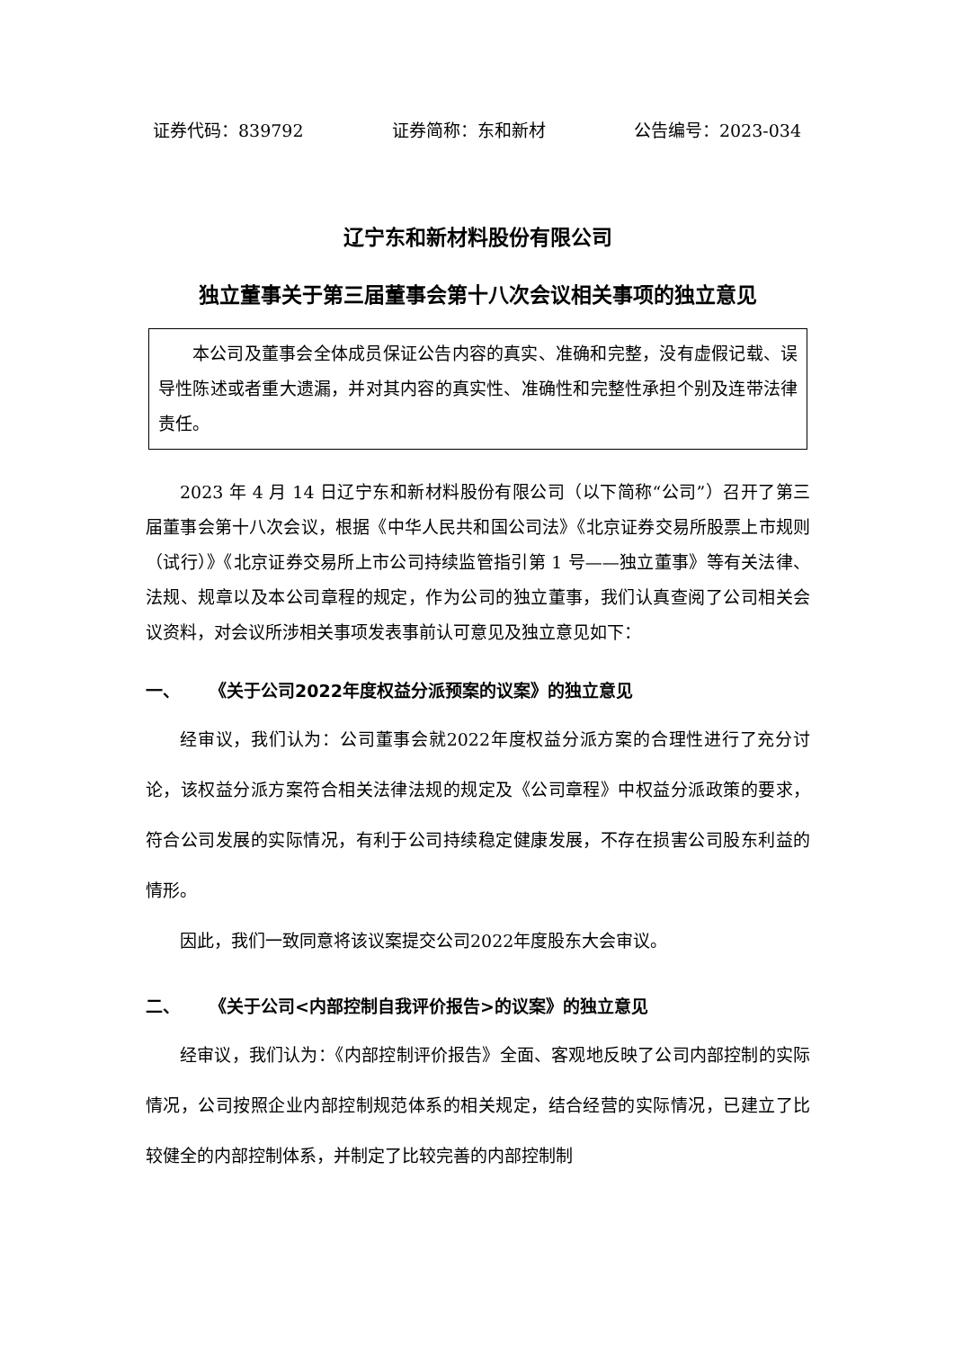证券代码：839792 证券简称：东和新材 公告编号：2023-034
辽宁东和新材料股份有限公司
独立董事关于第三届董事会第十八次会议相关事项的独立意见
本公司及董事会全体成员保证公告内容的真实、准确和完整，没有虚假记载、误导性陈述或者重大遗漏，并对其内容的真实性、准确性和完整性承担个别及连带法律责任。
2023 年 4 月 14 日辽宁东和新材料股份有限公司（以下简称“公司”）召开了第三届董事会第十八次会议，根据《中华人民共和国公司法》《北京证券交易所股票上市规则（试行）》《北京证券交易所上市公司持续监管指引第 1 号——独立董事》等有关法律、法规、规章以及本公司章程的规定，作为公司的独立董事，我们认真查阅了公司相关会议资料，对会议所涉相关事项发表事前认可意见及独立意见如下：
一、 《关于公司2022年度权益分派预案的议案》的独立意见
经审议，我们认为：公司董事会就2022年度权益分派方案的合理性进行了充分讨论，该权益分派方案符合相关法律法规的规定及《公司章程》中权益分派政策的要求，符合公司发展的实际情况，有利于公司持续稳定健康发展，不存在损害公司股东利益的情形。
因此，我们一致同意将该议案提交公司2022年度股东大会审议。
二、 《关于公司<内部控制自我评价报告>的议案》的独立意见
经审议，我们认为：《内部控制评价报告》全面、客观地反映了公司内部控制的实际情况，公司按照企业内部控制规范体系的相关规定，结合经营的实际情况，已建立了比较健全的内部控制体系，并制定了比较完善的内部控制制